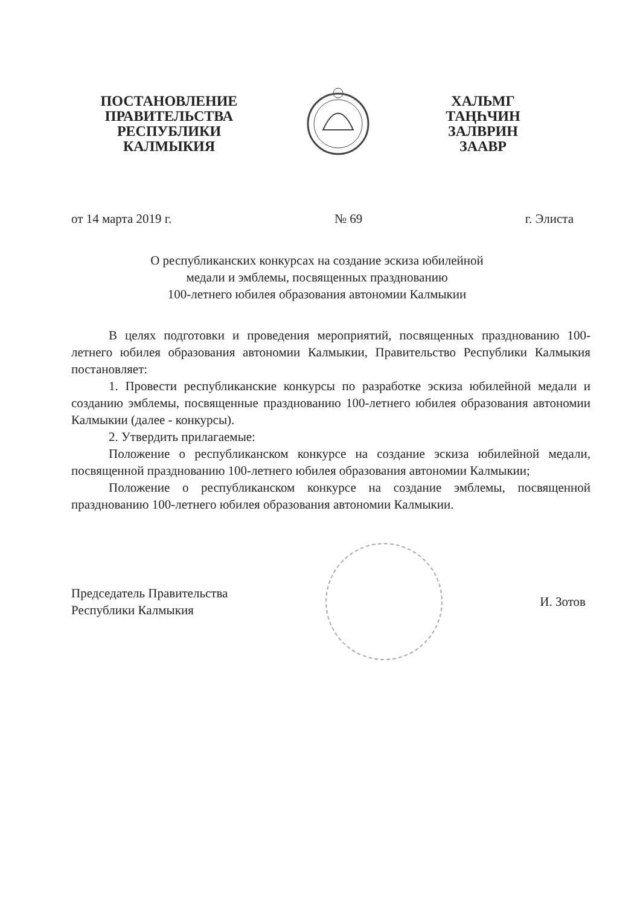ПОСТАНОВЛЕНИЕ
ПРАВИТЕЛЬСТВА
РЕСПУБЛИКИ
КАЛМЫКИЯ
ХАЛЬМГ
ТАҢҺЧИН
ЗАЛВРИН
ЗААВР
от 14 марта 2019 г. № 69 г. Элиста
О республиканских конкурсах на создание эскиза юбилейной
медали и эмблемы, посвященных празднованию
100-летнего юбилея образования автономии Калмыкии
В целях подготовки и проведения мероприятий, посвященных празднованию 100-летнего юбилея образования автономии Калмыкии, Правительство Республики Калмыкия постановляет:
1. Провести республиканские конкурсы по разработке эскиза юбилейной медали и созданию эмблемы, посвященные празднованию 100-летнего юбилея образования автономии Калмыкии (далее - конкурсы).
2. Утвердить прилагаемые:
Положение о республиканском конкурсе на создание эскиза юбилейной медали, посвященной празднованию 100-летнего юбилея образования автономии Калмыкии;
Положение о республиканском конкурсе на создание эмблемы, посвященной празднованию 100-летнего юбилея образования автономии Калмыкии.
Председатель Правительства
Республики Калмыкия
И. Зотов